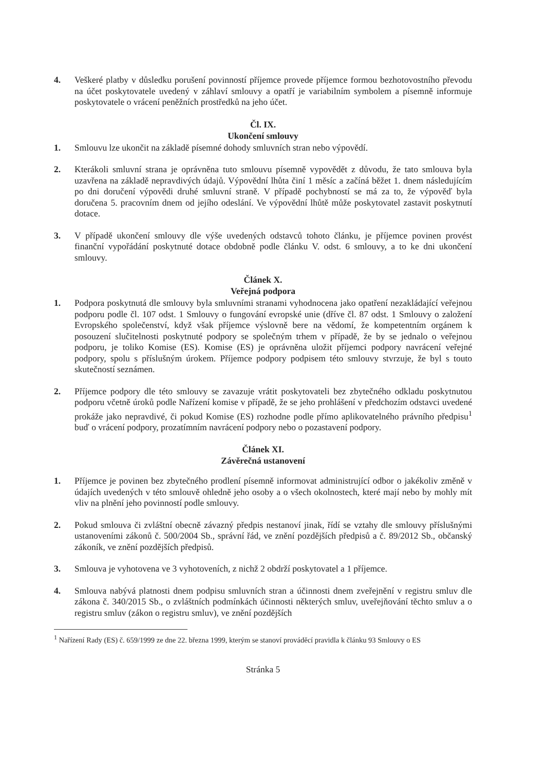4. Veškeré platby v důsledku porušení povinností příjemce provede příjemce formou bezhotovostního převodu na účet poskytovatele uvedený v záhlaví smlouvy a opatří je variabilním symbolem a písemně informuje poskytovatele o vrácení peněžních prostředků na jeho účet.
Čl. IX.
Ukončení smlouvy
1. Smlouvu lze ukončit na základě písemné dohody smluvních stran nebo výpovědí.
2. Kterákoli smluvní strana je oprávněna tuto smlouvu písemně vypovědět z důvodu, že tato smlouva byla uzavřena na základě nepravdivých údajů. Výpovědní lhůta činí 1 měsíc a začíná běžet 1. dnem následujícím po dni doručení výpovědi druhé smluvní straně. V případě pochybností se má za to, že výpověď byla doručena 5. pracovním dnem od jejího odeslání. Ve výpovědní lhůtě může poskytovatel zastavit poskytnutí dotace.
3. V případě ukončení smlouvy dle výše uvedených odstavců tohoto článku, je příjemce povinen provést finanční vypořádání poskytnuté dotace obdobně podle článku V. odst. 6 smlouvy, a to ke dni ukončení smlouvy.
Článek X.
Veřejná podpora
1. Podpora poskytnutá dle smlouvy byla smluvními stranami vyhodnocena jako opatření nezakládající veřejnou podporu podle čl. 107 odst. 1 Smlouvy o fungování evropské unie (dříve čl. 87 odst. 1 Smlouvy o založení Evropského společenství, když však příjemce výslovně bere na vědomí, že kompetentním orgánem k posouzení slučitelnosti poskytnuté podpory se společným trhem v případě, že by se jednalo o veřejnou podporu, je toliko Komise (ES). Komise (ES) je oprávněna uložit příjemci podpory navrácení veřejné podpory, spolu s příslušným úrokem. Příjemce podpory podpisem této smlouvy stvrzuje, že byl s touto skutečností seznámen.
2. Příjemce podpory dle této smlouvy se zavazuje vrátit poskytovateli bez zbytečného odkladu poskytnutou podporu včetně úroků podle Nařízení komise v případě, že se jeho prohlášení v předchozím odstavci uvedené prokáže jako nepravdivé, či pokud Komise (ES) rozhodne podle přímo aplikovatelného právního předpisu<sup>1</sup> buď o vrácení podpory, prozatímním navrácení podpory nebo o pozastavení podpory.
Článek XI.
Závěrečná ustanovení
1. Příjemce je povinen bez zbytečného prodlení písemně informovat administrující odbor o jakékoliv změně v údajích uvedených v této smlouvě ohledně jeho osoby a o všech okolnostech, které mají nebo by mohly mít vliv na plnění jeho povinností podle smlouvy.
2. Pokud smlouva či zvláštní obecně závazný předpis nestanoví jinak, řídí se vztahy dle smlouvy příslušnými ustanoveními zákonů č. 500/2004 Sb., správní řád, ve znění pozdějších předpisů a č. 89/2012 Sb., občanský zákoník, ve znění pozdějších předpisů.
3. Smlouva je vyhotovena ve 3 vyhotoveních, z nichž 2 obdrží poskytovatel a 1 příjemce.
4. Smlouva nabývá platnosti dnem podpisu smluvních stran a účinnosti dnem zveřejnění v registru smluv dle zákona č. 340/2015 Sb., o zvláštních podmínkách účinnosti některých smluv, uveřejňování těchto smluv a o registru smluv (zákon o registru smluv), ve znění pozdějších
<sup>1</sup> Nařízení Rady (ES) č. 659/1999 ze dne 22. března 1999, kterým se stanoví prováděcí pravidla k článku 93 Smlouvy o ES
Stránka 5